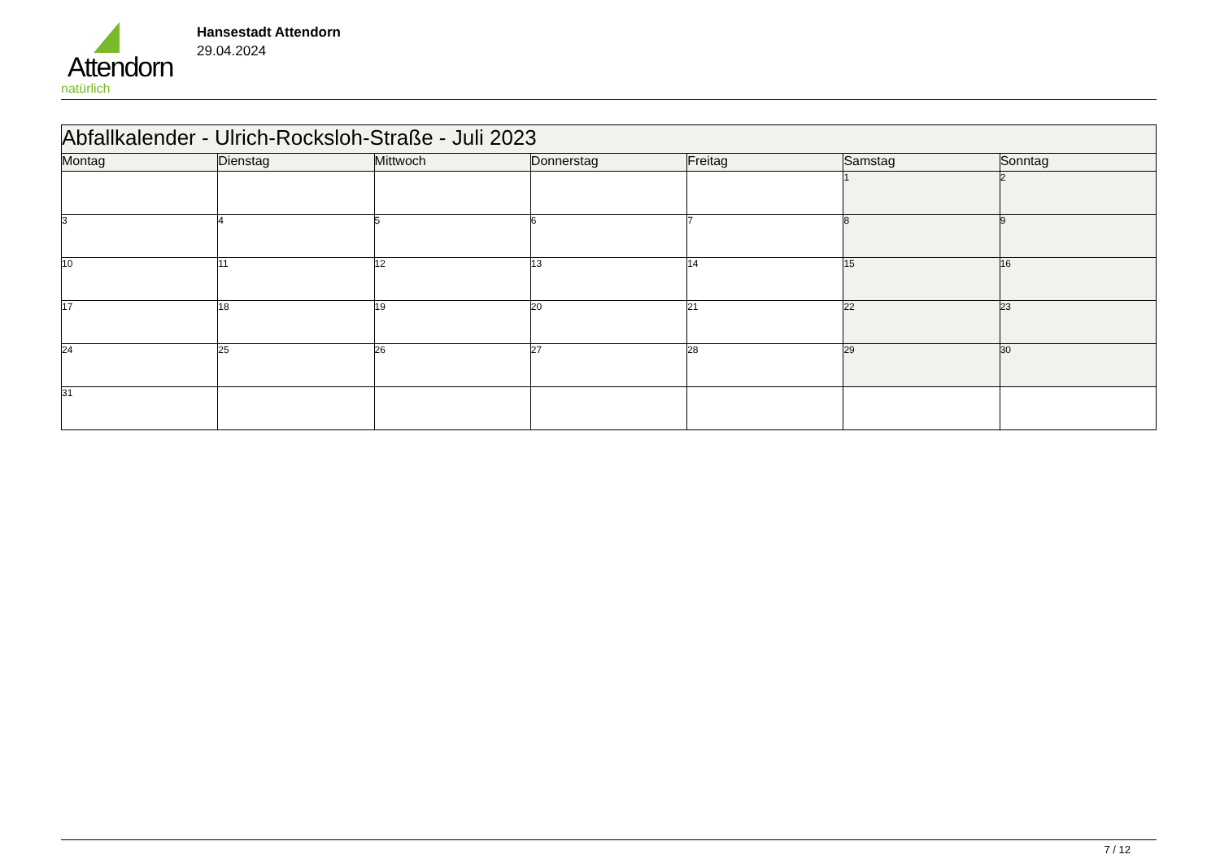Attendorn
natürlich
Hansestadt Attendorn
29.04.2024
| Abfallkalender - Ulrich-Rocksloh-Straße - Juli 2023 | | | | | | |
| Montag | Dienstag | Mittwoch | Donnerstag | Freitag | Samstag | Sonntag |
| | | | | | 1 | 2 |
| 3 | 4 | 5 | 6 | 7 | 8 | 9 |
| 10 | 11 | 12 | 13 | 14 | 15 | 16 |
| 17 | 18 | 19 | 20 | 21 | 22 | 23 |
| 24 | 25 | 26 | 27 | 28 | 29 | 30 |
| 31 | | | | | | |
7 / 12